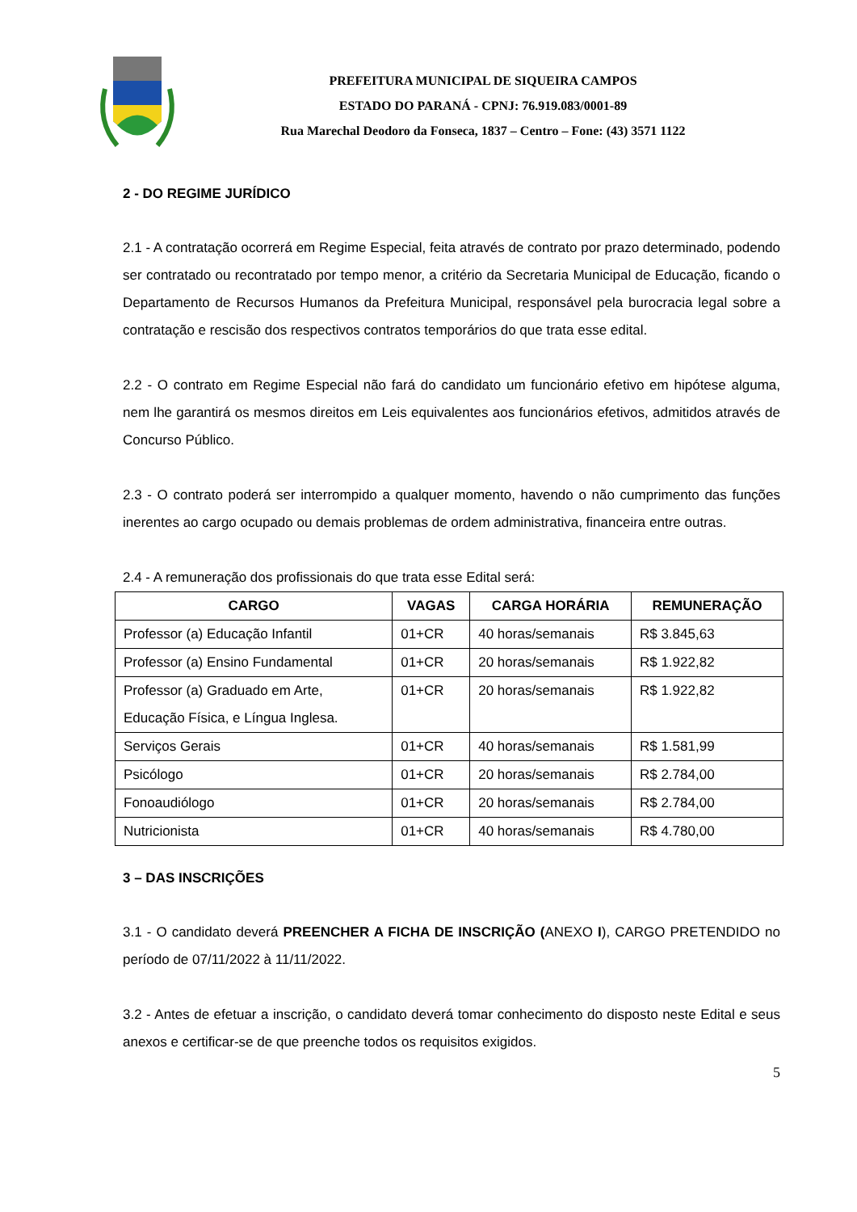PREFEITURA MUNICIPAL DE SIQUEIRA CAMPOS
ESTADO DO PARANÁ - CPNJ: 76.919.083/0001-89
Rua Marechal Deodoro da Fonseca, 1837 – Centro – Fone: (43) 3571 1122
2 - DO REGIME JURÍDICO
2.1 - A contratação ocorrerá em Regime Especial, feita através de contrato por prazo determinado, podendo ser contratado ou recontratado por tempo menor, a critério da Secretaria Municipal de Educação, ficando o Departamento de Recursos Humanos da Prefeitura Municipal, responsável pela burocracia legal sobre a contratação e rescisão dos respectivos contratos temporários do que trata esse edital.
2.2 - O contrato em Regime Especial não fará do candidato um funcionário efetivo em hipótese alguma, nem lhe garantirá os mesmos direitos em Leis equivalentes aos funcionários efetivos, admitidos através de Concurso Público.
2.3 - O contrato poderá ser interrompido a qualquer momento, havendo o não cumprimento das funções inerentes ao cargo ocupado ou demais problemas de ordem administrativa, financeira entre outras.
2.4 - A remuneração dos profissionais do que trata esse Edital será:
| CARGO | VAGAS | CARGA HORÁRIA | REMUNERAÇÃO |
| --- | --- | --- | --- |
| Professor (a) Educação Infantil | 01+CR | 40 horas/semanais | R$ 3.845,63 |
| Professor (a) Ensino Fundamental | 01+CR | 20 horas/semanais | R$ 1.922,82 |
| Professor (a) Graduado em Arte, Educação Física, e Língua Inglesa. | 01+CR | 20 horas/semanais | R$ 1.922,82 |
| Serviços Gerais | 01+CR | 40 horas/semanais | R$ 1.581,99 |
| Psicólogo | 01+CR | 20 horas/semanais | R$ 2.784,00 |
| Fonoaudiólogo | 01+CR | 20 horas/semanais | R$ 2.784,00 |
| Nutricionista | 01+CR | 40 horas/semanais | R$ 4.780,00 |
3 – DAS INSCRIÇÕES
3.1 - O candidato deverá PREENCHER A FICHA DE INSCRIÇÃO (ANEXO I), CARGO PRETENDIDO no período de 07/11/2022 à 11/11/2022.
3.2 - Antes de efetuar a inscrição, o candidato deverá tomar conhecimento do disposto neste Edital e seus anexos e certificar-se de que preenche todos os requisitos exigidos.
5